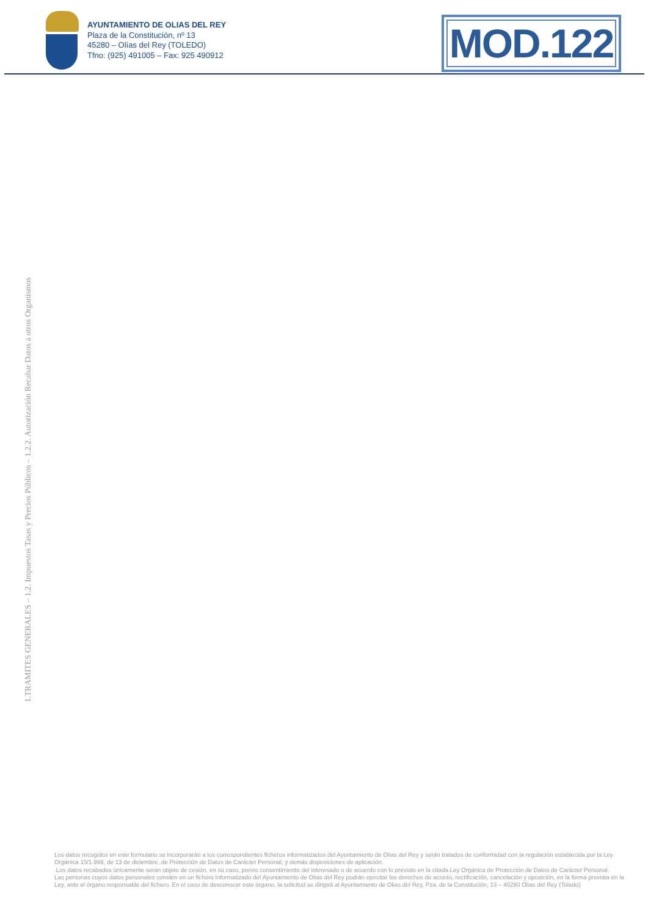AYUNTAMIENTO DE OLIAS DEL REY
Plaza de la Constitución, nº 13
45280 – Olías del Rey (TOLEDO)
Tfno: (925) 491005 – Fax: 925 490912
MOD.122
1.TRAMITES GENERALES – 1.2. Impuestos Tasas y Precios Públicos – 1.2.2. Autorización Recabar Datos a otros Organismos
Los datos recogidos en este formulario se incorporarán a los correspondientes ficheros informatizados del Ayuntamiento de Olias del Rey y serán tratados de conformidad con la regulación establecida por la Ley Orgánica 15/1.999, de 13 de diciembre, de Protección de Datos de Carácter Personal, y demás disposiciones de aplicación.
Los datos recabados únicamente serán objeto de cesión, en su caso, previo consentimiento del interesado o de acuerdo con lo previsto en la citada Ley Orgánica de Protección de Datos de Carácter Personal.
Las personas cuyos datos personales consten en un fichero informatizado del Ayuntamiento de Olias del Rey podrán ejercitar los derechos de acceso, rectificación, cancelación y oposición, en la forma prevista en la Ley, ante el órgano responsable del fichero. En el caso de desconocer este órgano, la solicitud se dirigirá al Ayuntamiento de Olias del Rey, Pza. de la Constitución, 13 – 45280 Olias del Rey (Toledo)